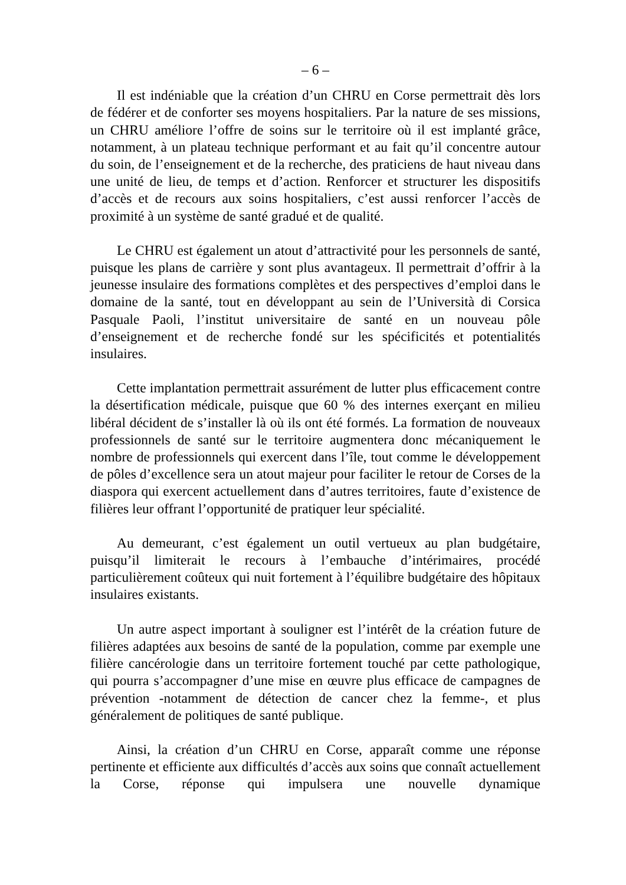– 6 –
Il est indéniable que la création d’un CHRU en Corse permettrait dès lors de fédérer et de conforter ses moyens hospitaliers. Par la nature de ses missions, un CHRU améliore l’offre de soins sur le territoire où il est implanté grâce, notamment, à un plateau technique performant et au fait qu’il concentre autour du soin, de l’enseignement et de la recherche, des praticiens de haut niveau dans une unité de lieu, de temps et d’action. Renforcer et structurer les dispositifs d’accès et de recours aux soins hospitaliers, c’est aussi renforcer l’accès de proximité à un système de santé gradué et de qualité.
Le CHRU est également un atout d’attractivité pour les personnels de santé, puisque les plans de carrière y sont plus avantageux. Il permettrait d’offrir à la jeunesse insulaire des formations complètes et des perspectives d’emploi dans le domaine de la santé, tout en développant au sein de l’Università di Corsica Pasquale Paoli, l’institut universitaire de santé en un nouveau pôle d’enseignement et de recherche fondé sur les spécificités et potentialités insulaires.
Cette implantation permettrait assurément de lutter plus efficacement contre la désertification médicale, puisque que 60 % des internes exerçant en milieu libéral décident de s’installer là où ils ont été formés. La formation de nouveaux professionnels de santé sur le territoire augmentera donc mécaniquement le nombre de professionnels qui exercent dans l’île, tout comme le développement de pôles d’excellence sera un atout majeur pour faciliter le retour de Corses de la diaspora qui exercent actuellement dans d’autres territoires, faute d’existence de filières leur offrant l’opportunité de pratiquer leur spécialité.
Au demeurant, c’est également un outil vertueux au plan budgétaire, puisqu’il limiterait le recours à l’embauche d’intérimaires, procédé particulièrement coûteux qui nuit fortement à l’équilibre budgétaire des hôpitaux insulaires existants.
Un autre aspect important à souligner est l’intérêt de la création future de filières adaptées aux besoins de santé de la population, comme par exemple une filière cancérologie dans un territoire fortement touché par cette pathologique, qui pourra s’accompagner d’une mise en œuvre plus efficace de campagnes de prévention -notamment de détection de cancer chez la femme-, et plus généralement de politiques de santé publique.
Ainsi, la création d’un CHRU en Corse, apparaît comme une réponse pertinente et efficiente aux difficultés d’accès aux soins que connaît actuellement la Corse, réponse qui impulsera une nouvelle dynamique